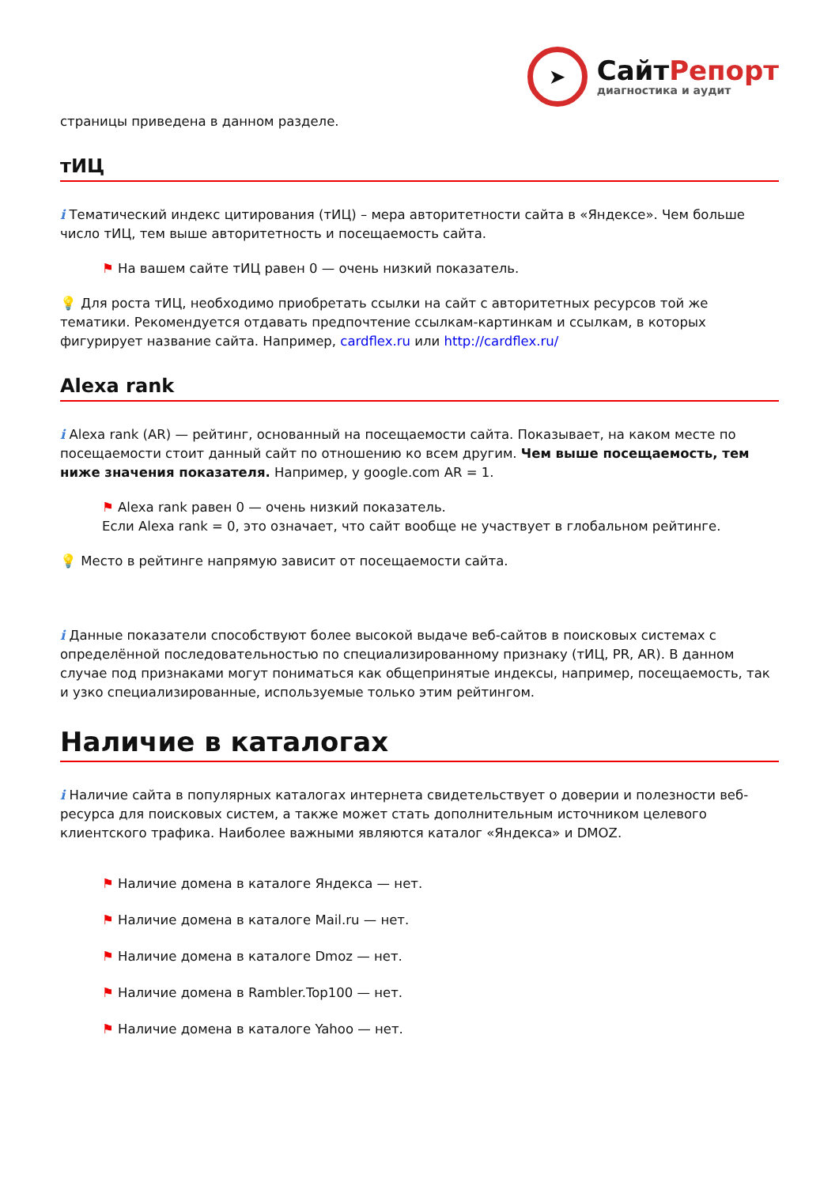➤
СайтРепорт
диагностика и аудит
страницы приведена в данном разделе.
тИЦ
i Тематический индекс цитирования (тИЦ) – мера авторитетности сайта в «Яндексе». Чем больше число тИЦ, тем выше авторитетность и посещаемость сайта.
⚑ На вашем сайте тИЦ равен 0 — очень низкий показатель.
💡 Для роста тИЦ, необходимо приобретать ссылки на сайт с авторитетных ресурсов той же тематики. Рекомендуется отдавать предпочтение ссылкам-картинкам и ссылкам, в которых фигурирует название сайта. Например, cardflex.ru или http://cardflex.ru/
Alexa rank
i Alexa rank (AR) — рейтинг, основанный на посещаемости сайта. Показывает, на каком месте по посещаемости стоит данный сайт по отношению ко всем другим. Чем выше посещаемость, тем ниже значения показателя. Например, у google.com AR = 1.
⚑ Alexa rank равен 0 — очень низкий показатель.
Если Alexa rank = 0, это означает, что сайт вообще не участвует в глобальном рейтинге.
💡 Место в рейтинге напрямую зависит от посещаемости сайта.
i Данные показатели способствуют более высокой выдаче веб-сайтов в поисковых системах с определённой последовательностью по специализированному признаку (тИЦ, PR, AR). В данном случае под признаками могут пониматься как общепринятые индексы, например, посещаемость, так и узко специализированные, используемые только этим рейтингом.
Наличие в каталогах
i Наличие сайта в популярных каталогах интернета свидетельствует о доверии и полезности веб-ресурса для поисковых систем, а также может стать дополнительным источником целевого клиентского трафика. Наиболее важными являются каталог «Яндекса» и DMOZ.
⚑ Наличие домена в каталоге Яндекса — нет.
⚑ Наличие домена в каталоге Mail.ru — нет.
⚑ Наличие домена в каталоге Dmoz — нет.
⚑ Наличие домена в Rambler.Top100 — нет.
⚑ Наличие домена в каталоге Yahoo — нет.